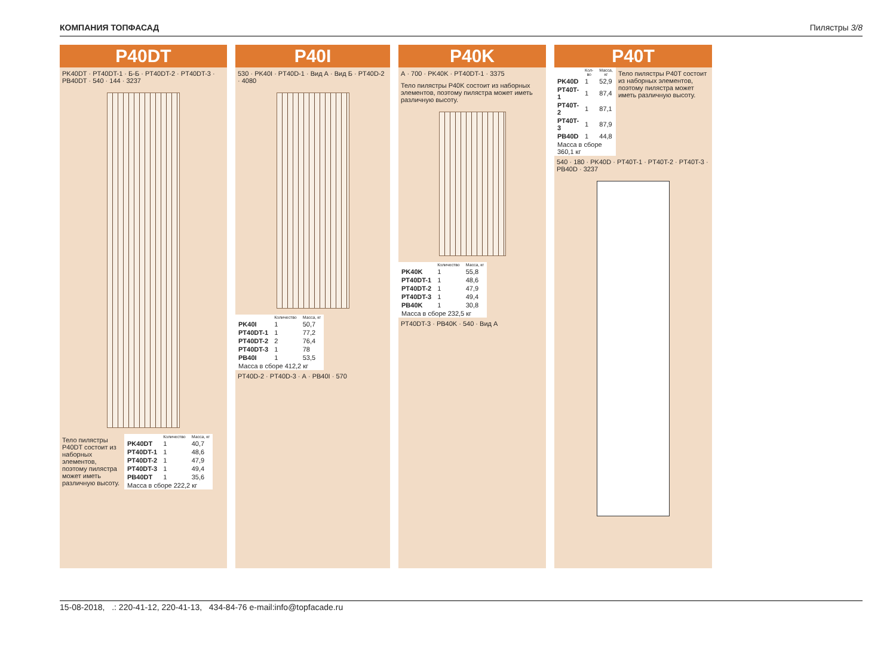КОМПАНИЯ ТОПФАСАД Пилястры 3/8
P40DT
PK40DT · PT40DT-1 · Б-Б · PT40DT-2 · PT40DT-3 · PB40DT · 540 · 144 · 3237
Тело пилястры P40DT состоит из наборных элементов, поэтому пилястра может иметь различную высоту.
| | Количество | Масса, кг |
| --- | --- | --- |
| PK40DT | 1 | 40,7 |
| PT40DT-1 | 1 | 48,6 |
| PT40DT-2 | 1 | 47,9 |
| PT40DT-3 | 1 | 49,4 |
| PB40DT | 1 | 35,6 |
| Масса в сборе 222,2 кг | | |
P40I
530 · PK40I · PT40D-1 · Вид А · Вид Б · PT40D-2 · 4080
| | Количество | Масса, кг |
| --- | --- | --- |
| PK40I | 1 | 50,7 |
| PT40DT-1 | 1 | 77,2 |
| PT40DT-2 | 2 | 76,4 |
| PT40DT-3 | 1 | 78 |
| PB40I | 1 | 53,5 |
| Масса в сборе 412,2 кг | | |
PT40D-2 · PT40D-3 · А · PB40I · 570
P40K
А · 700 · PK40K · PT40DT-1 · 3375
Тело пилястры P40K состоит из наборных элементов, поэтому пилястра может иметь различную высоту.
| | Количество | Масса, кг |
| --- | --- | --- |
| PK40K | 1 | 55,8 |
| PT40DT-1 | 1 | 48,6 |
| PT40DT-2 | 1 | 47,9 |
| PT40DT-3 | 1 | 49,4 |
| PB40K | 1 | 30,8 |
| Масса в сборе 232,5 кг | | |
PT40DT-3 · PB40K · 540 · Вид А
P40T
| | Кол-во | Масса, кг |
| --- | --- | --- |
| PK40D | 1 | 52,9 |
| PT40T-1 | 1 | 87,4 |
| PT40T-2 | 1 | 87,1 |
| PT40T-3 | 1 | 87,9 |
| PB40D | 1 | 44,8 |
| Масса в сборе 360,1 кг | | |
Тело пилястры P40T состоит из наборных элементов, поэтому пилястра может иметь различную высоту.
540 · 180 · PK40D · PT40T-1 · PT40T-2 · PT40T-3 · PB40D · 3237
15-08-2018, .: 220-41-12, 220-41-13, 434-84-76 e-mail:info@topfacade.ru